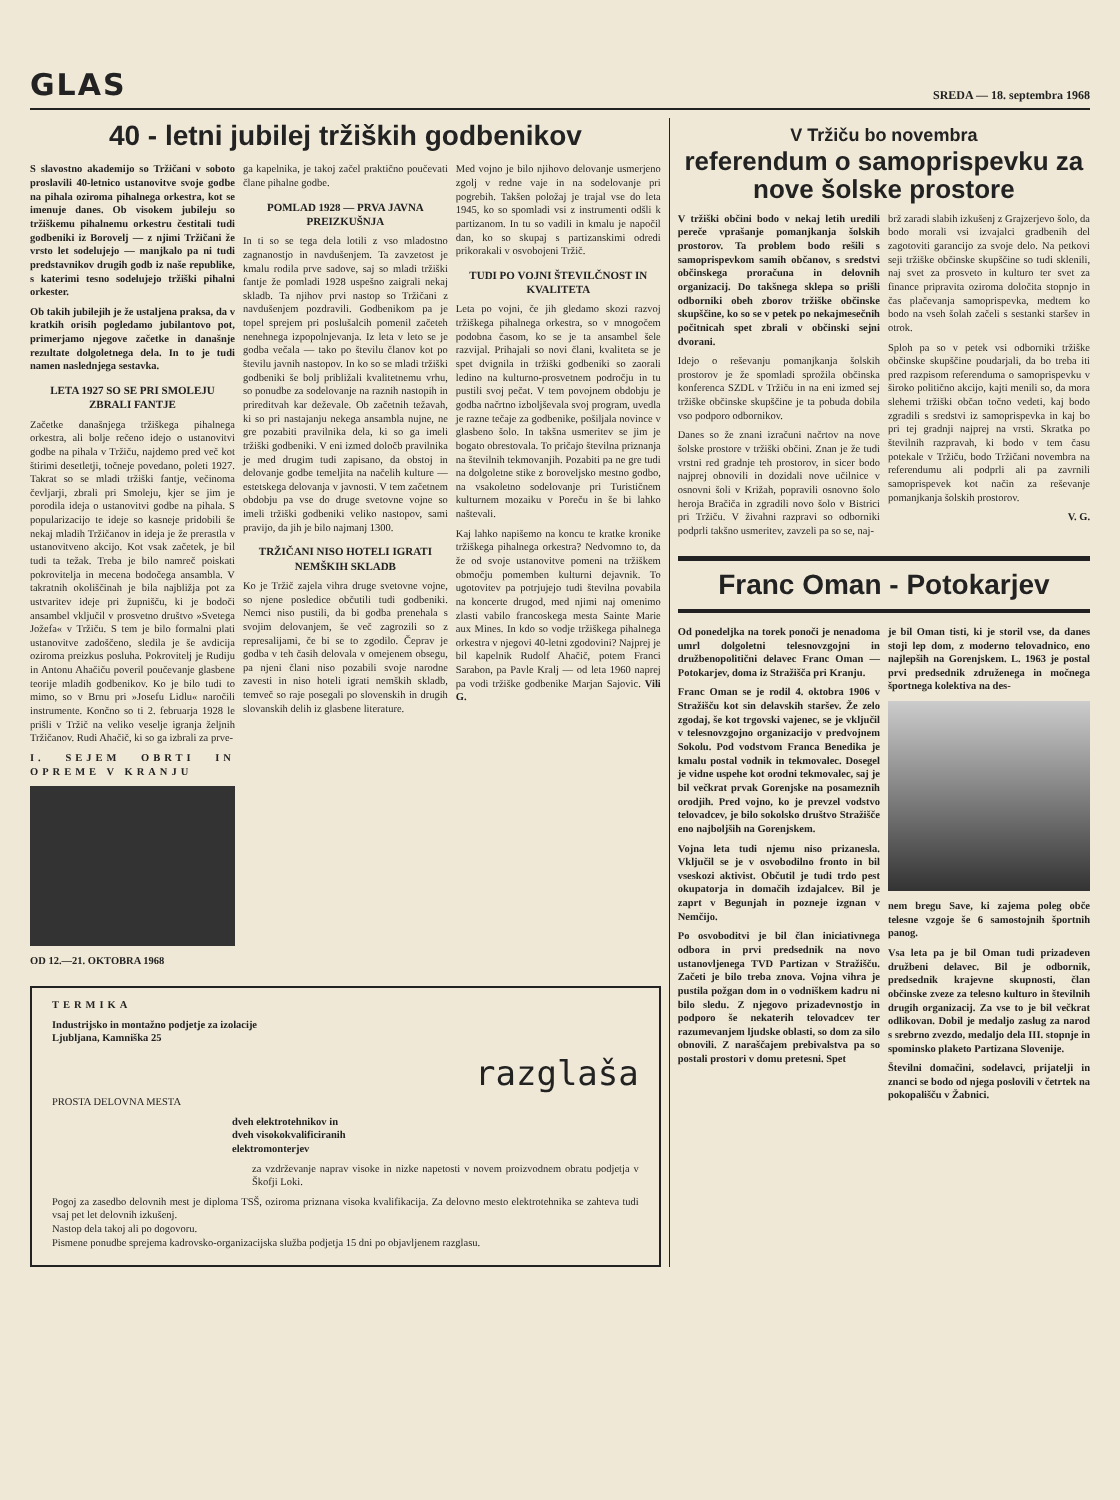GLAS
SREDA — 18. septembra 1968
40 - letni jubilej tržiških godbenikov
S slavostno akademijo so Tržičani v soboto proslavili 40-letnico ustanovitve svoje godbe na pihala oziroma pihalnega orkestra, kot se imenuje danes. Ob visokem jubileju so tržiškemu pihalnemu orkestru čestitali tudi godbeniki iz Borovelj — z njimi Tržičani že vrsto let sodelujejo — manjkalo pa ni tudi predstavnikov drugih godb iz naše republike, s katerimi tesno sodelujejo tržiški pihalni orkester.
Ob takih jubilejih je že ustaljena praksa, da v kratkih orisih pogledamo jubilantovo pot, primerjamo njegove začetke in današnje rezultate dolgoletnega dela. In to je tudi namen naslednjega sestavka.
LETA 1927 SO SE PRI SMOLEJU ZBRALI FANTJE
Začetke današnjega tržiškega pihalnega orkestra, ali bolje rečeno idejo o ustanovitvi godbe na pihala v Tržiču, najdemo pred več kot štirimi desetletji, točneje povedano, poleti 1927. Takrat so se mladi tržiški fantje, večinoma čevljarji, zbrali pri Smoleju, kjer se jim je porodila ideja o ustanovitvi godbe na pihala. S popularizacijo te ideje so kasneje pridobili še nekaj mladih Tržičanov in ideja je že prerastla v ustanovitveno akcijo. Kot vsak začetek, je bil tudi ta težak. Treba je bilo namreč poiskati pokrovitelja in mecena bodočega ansambla. V takratnih okoliščinah je bila najbližja pot za ustvaritev ideje pri župnišču, ki je bodoči ansambel vključil v prosvetno društvo »Svetega Jožefa« v Tržiču. S tem je bilo formalni plati ustanovitve zadoščeno, sledila je še avdicija oziroma preizkus posluha. Pokrovitelj je Rudiju in Antonu Ahačiču poveril poučevanje glasbene teorije mladih godbenikov. Ko je bilo tudi to mimo, so v Brnu pri »Josefu Lidlu« naročili instrumente. Končno so ti 2. februarja 1928 le prišli v Tržič na veliko veselje igranja željnih Tržičanov. Rudi Ahačič, ki so ga izbrali za prve-
I. SEJEM OBRTI IN OPREME V KRANJU
OD 12.—21. OKTOBRA 1968
ga kapelnika, je takoj začel praktično poučevati člane pihalne godbe.
POMLAD 1928 — PRVA JAVNA PREIZKUŠNJA
In ti so se tega dela lotili z vso mladostno zagnanostjo in navdušenjem. Ta zavzetost je kmalu rodila prve sadove, saj so mladi tržiški fantje že pomladi 1928 uspešno zaigrali nekaj skladb. Ta njihov prvi nastop so Tržičani z navdušenjem pozdravili. Godbenikom pa je topel sprejem pri poslušalcih pomenil začeteh nenehnega izpopolnjevanja. Iz leta v leto se je godba večala — tako po številu članov kot po številu javnih nastopov. In ko so se mladi tržiški godbeniki še bolj približali kvalitetnemu vrhu, so ponudbe za sodelovanje na raznih nastopih in prireditvah kar deževale. Ob začetnih težavah, ki so pri nastajanju nekega ansambla nujne, ne gre pozabiti pravilnika dela, ki so ga imeli tržiški godbeniki. V eni izmed določb pravilnika je med drugim tudi zapisano, da obstoj in delovanje godbe temeljita na načelih kulture — estetskega delovanja v javnosti. V tem začetnem obdobju pa vse do druge svetovne vojne so imeli tržiški godbeniki veliko nastopov, sami pravijo, da jih je bilo najmanj 1300.
TRŽIČANI NISO HOTELI IGRATI NEMŠKIH SKLADB
Ko je Tržič zajela vihra druge svetovne vojne, so njene posledice občutili tudi godbeniki. Nemci niso pustili, da bi godba prenehala s svojim delovanjem, še več zagrozili so z represalijami, če bi se to zgodilo. Čeprav je godba v teh časih delovala v omejenem obsegu, pa njeni člani niso pozabili svoje narodne zavesti in niso hoteli igrati nemških skladb, temveč so raje posegali po slovenskih in drugih slovanskih delih iz glasbene literature.
Med vojno je bilo njihovo delovanje usmerjeno zgolj v redne vaje in na sodelovanje pri pogrebih. Takšen položaj je trajal vse do leta 1945, ko so spomladi vsi z instrumenti odšli k partizanom. In tu so vadili in kmalu je napočil dan, ko so skupaj s partizanskimi odredi prikorakali v osvobojeni Tržič.
TUDI PO VOJNI ŠTEVILČNOST IN KVALITETA
Leta po vojni, če jih gledamo skozi razvoj tržiškega pihalnega orkestra, so v mnogočem podobna časom, ko se je ta ansambel šele razvijal. Prihajali so novi člani, kvaliteta se je spet dvignila in tržiški godbeniki so zaorali ledino na kulturno-prosvetnem področju in tu pustili svoj pečat. V tem povojnem obdobju je godba načrtno izboljševala svoj program, uvedla je razne tečaje za godbenike, pošiljala novince v glasbeno šolo. In takšna usmeritev se jim je bogato obrestovala. To pričajo številna priznanja na številnih tekmovanjih. Pozabiti pa ne gre tudi na dolgoletne stike z boroveljsko mestno godbo, na vsakoletno sodelovanje pri Turističnem kulturnem mozaiku v Poreču in še bi lahko naštevali.
Kaj lahko napišemo na koncu te kratke kronike tržiškega pihalnega orkestra? Nedvomno to, da že od svoje ustanovitve pomeni na tržiškem območju pomemben kulturni dejavnik. To ugotovitev pa potrjujejo tudi številna povabila na koncerte drugod, med njimi naj omenimo zlasti vabilo francoskega mesta Sainte Marie aux Mines. In kdo so vodje tržiškega pihalnega orkestra v njegovi 40-letni zgodovini? Najprej je bil kapelnik Rudolf Ahačič, potem Franci Sarabon, pa Pavle Kralj — od leta 1960 naprej pa vodi tržiške godbenike Marjan Sajovic. Vili G.
TERMIKA
Industrijsko in montažno podjetje za izolacije
Ljubljana, Kamniška 25
razglaša
PROSTA DELOVNA MESTA
dveh elektrotehnikov in
dveh visokokvalificiranih
elektromonterjev
za vzdrževanje naprav visoke in nizke napetosti v novem proizvodnem obratu podjetja v Škofji Loki.
Pogoj za zasedbo delovnih mest je diploma TSŠ, oziroma priznana visoka kvalifikacija. Za delovno mesto elektrotehnika se zahteva tudi vsaj pet let delovnih izkušenj.
Nastop dela takoj ali po dogovoru.
Pismene ponudbe sprejema kadrovsko-organizacijska služba podjetja 15 dni po objavljenem razglasu.
V Tržiču bo novembra
referendum o samoprispevku za nove šolske prostore
V tržiški občini bodo v nekaj letih uredili pereče vprašanje pomanjkanja šolskih prostorov. Ta problem bodo rešili s samoprispevkom samih občanov, s sredstvi občinskega proračuna in delovnih organizacij. Do takšnega sklepa so prišli odborniki obeh zborov tržiške občinske skupščine, ko so se v petek po nekajmesečnih počitnicah spet zbrali v občinski sejni dvorani.
Idejo o reševanju pomanjkanja šolskih prostorov je že spomladi sprožila občinska konferenca SZDL v Tržiču in na eni izmed sej tržiške občinske skupščine je ta pobuda dobila vso podporo odbornikov.
Danes so že znani izračuni načrtov na nove šolske prostore v tržiški občini. Znan je že tudi vrstni red gradnje teh prostorov, in sicer bodo najprej obnovili in dozidali nove učilnice v osnovni šoli v Križah, popravili osnovno šolo heroja Bračiča in zgradili novo šolo v Bistrici pri Tržiču. V živahni razpravi so odborniki podprli takšno usmeritev, zavzeli pa so se, naj-
brž zaradi slabih izkušenj z Grajzerjevo šolo, da bodo morali vsi izvajalci gradbenih del zagotoviti garancijo za svoje delo. Na petkovi seji tržiške občinske skupščine so tudi sklenili, naj svet za prosveto in kulturo ter svet za finance pripravita oziroma določita stopnjo in čas plačevanja samoprispevka, medtem ko bodo na vseh šolah začeli s sestanki staršev in otrok.
Sploh pa so v petek vsi odborniki tržiške občinske skupščine poudarjali, da bo treba iti pred razpisom referenduma o samoprispevku v široko politično akcijo, kajti menili so, da mora slehemi tržiški občan točno vedeti, kaj bodo zgradili s sredstvi iz samoprispevka in kaj bo pri tej gradnji najprej na vrsti. Skratka po številnih razpravah, ki bodo v tem času potekale v Tržiču, bodo Tržičani novembra na referendumu ali podprli ali pa zavrnili samoprispevek kot način za reševanje pomanjkanja šolskih prostorov.
V. G.
Franc Oman - Potokarjev
Od ponedeljka na torek ponoči je nenadoma umrl dolgoletni telesnovzgojni in družbenopolitični delavec Franc Oman — Potokarjev, doma iz Stražišča pri Kranju.
Franc Oman se je rodil 4. oktobra 1906 v Stražišču kot sin delavskih staršev. Že zelo zgodaj, še kot trgovski vajenec, se je vključil v telesnovzgojno organizacijo v predvojnem Sokolu. Pod vodstvom Franca Benedika je kmalu postal vodnik in tekmovalec. Dosegel je vidne uspehe kot orodni tekmovalec, saj je bil večkrat prvak Gorenjske na posameznih orodjih. Pred vojno, ko je prevzel vodstvo telovadcev, je bilo sokolsko društvo Stražišče eno najboljših na Gorenjskem.
Vojna leta tudi njemu niso prizanesla. Vključil se je v osvobodilno fronto in bil vseskozi aktivist. Občutil je tudi trdo pest okupatorja in domačih izdajalcev. Bil je zaprt v Begunjah in pozneje izgnan v Nemčijo.
Po osvoboditvi je bil član iniciativnega odbora in prvi predsednik na novo ustanovljenega TVD Partizan v Stražišču. Začeti je bilo treba znova. Vojna vihra je pustila požgan dom in o vodniškem kadru ni bilo sledu. Z njegovo prizadevnostjo in podporo še nekaterih telovadcev ter razumevanjem ljudske oblasti, so dom za silo obnovili. Z naraščajem prebivalstva pa so postali prostori v domu pretesni. Spet
je bil Oman tisti, ki je storil vse, da danes stoji lep dom, z moderno telovadnico, eno najlepših na Gorenjskem. L. 1963 je postal prvi predsednik združenega in močnega športnega kolektiva na des-
nem bregu Save, ki zajema poleg obče telesne vzgoje še 6 samostojnih športnih panog.
Vsa leta pa je bil Oman tudi prizadeven družbeni delavec. Bil je odbornik, predsednik krajevne skupnosti, član občinske zveze za telesno kulturo in številnih drugih organizacij. Za vse to je bil večkrat odlikovan. Dobil je medaljo zaslug za narod s srebrno zvezdo, medaljo dela III. stopnje in spominsko plaketo Partizana Slovenije.
Številni domačini, sodelavci, prijatelji in znanci se bodo od njega poslovili v četrtek na pokopališču v Žabnici.